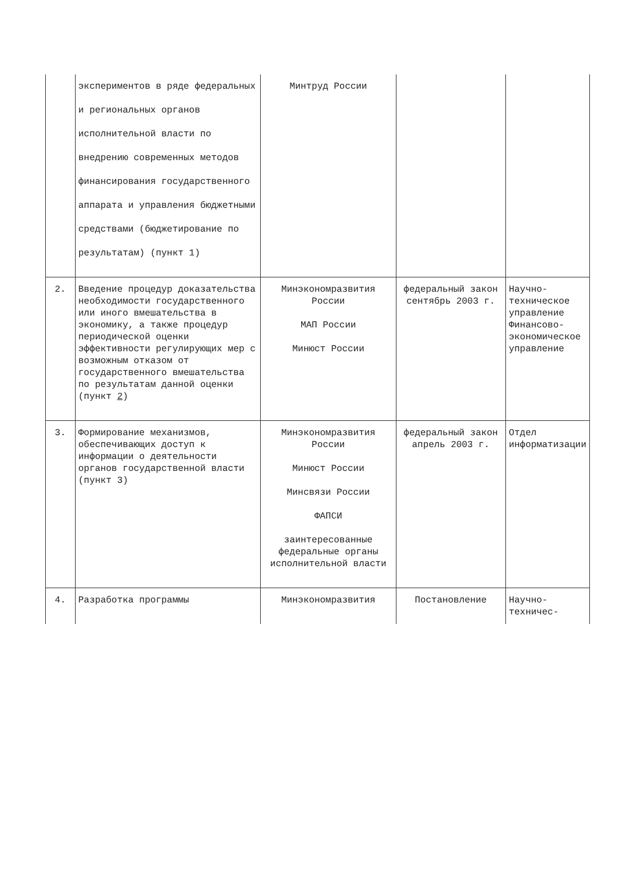| | экспериментов в ряде федеральных и региональных органов исполнительной власти по внедрению современных методов финансирования государственного аппарата и управления бюджетными средствами (бюджетирование по результатам) (пункт 1) | Минтруд России | | |
| 2. | Введение процедур доказательства необходимости государственного или иного вмешательства в экономику, а также процедур периодической оценки эффективности регулирующих мер с возможным отказом от государственного вмешательства по результатам данной оценки (пункт 2 ) | Минэкономразвития России МАП России Минюст России | федеральный закон сентябрь 2003 г. | Научно-техническое управление Финансово-экономическое управление |
| 3. | Формирование механизмов, обеспечивающих доступ к информации о деятельности органов государственной власти (пункт 3) | Минэкономразвития России Минюст России Минсвязи России ФАПСИ заинтересованные федеральные органы исполнительной власти | федеральный закон апрель 2003 г. | Отдел информатизации |
| 4. | Разработка программы | Минэкономразвития | Постановление | Научно-техничес- |